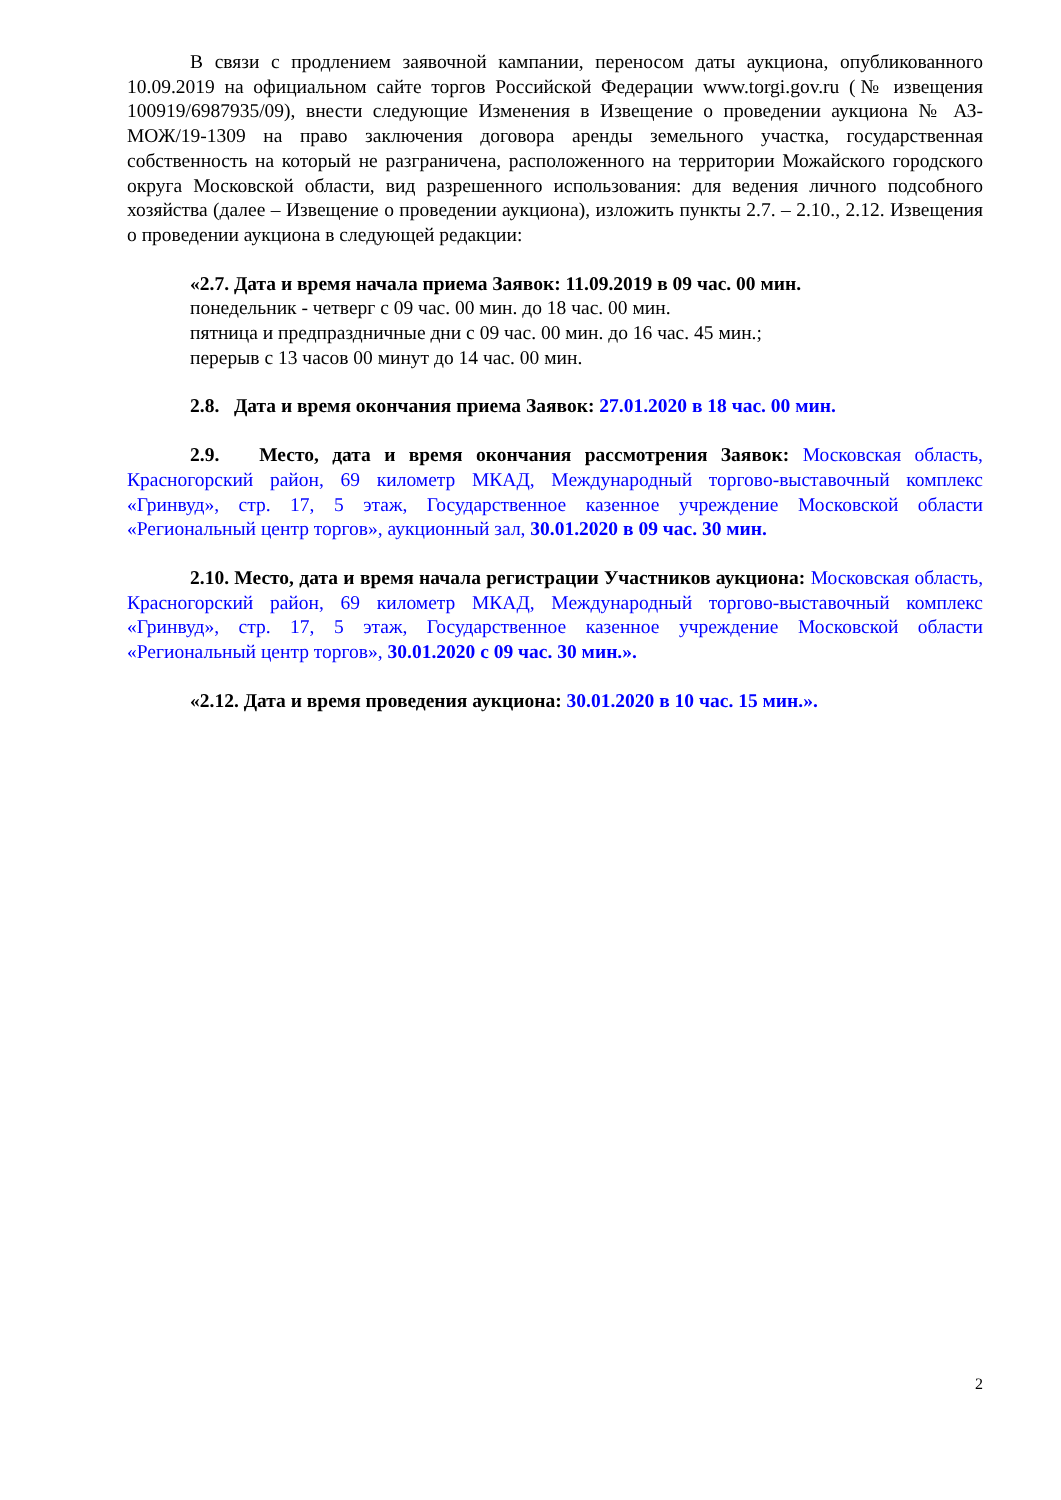В связи с продлением заявочной кампании, переносом даты аукциона, опубликованного 10.09.2019 на официальном сайте торгов Российской Федерации www.torgi.gov.ru (№ извещения 100919/6987935/09), внести следующие Изменения в Извещение о проведении аукциона № АЗ-МОЖ/19-1309 на право заключения договора аренды земельного участка, государственная собственность на который не разграничена, расположенного на территории Можайского городского округа Московской области, вид разрешенного использования: для ведения личного подсобного хозяйства (далее – Извещение о проведении аукциона), изложить пункты 2.7. – 2.10., 2.12. Извещения о проведении аукциона в следующей редакции:
«2.7. Дата и время начала приема Заявок: 11.09.2019 в 09 час. 00 мин.
понедельник - четверг с 09 час. 00 мин. до 18 час. 00 мин.
пятница и предпраздничные дни с 09 час. 00 мин. до 16 час. 45 мин.;
перерыв с 13 часов 00 минут до 14 час. 00 мин.
2.8. Дата и время окончания приема Заявок: 27.01.2020 в 18 час. 00 мин.
2.9. Место, дата и время окончания рассмотрения Заявок: Московская область, Красногорский район, 69 километр МКАД, Международный торгово-выставочный комплекс «Гринвуд», стр. 17, 5 этаж, Государственное казенное учреждение Московской области «Региональный центр торгов», аукционный зал, 30.01.2020 в 09 час. 30 мин.
2.10. Место, дата и время начала регистрации Участников аукциона: Московская область, Красногорский район, 69 километр МКАД, Международный торгово-выставочный комплекс «Гринвуд», стр. 17, 5 этаж, Государственное казенное учреждение Московской области «Региональный центр торгов», 30.01.2020 с 09 час. 30 мин.».
«2.12. Дата и время проведения аукциона: 30.01.2020 в 10 час. 15 мин.».
2